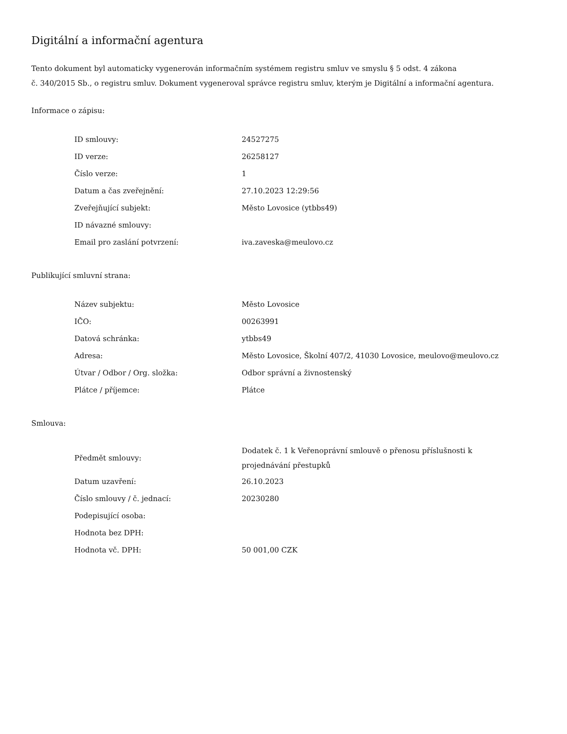Digitální a informační agentura
Tento dokument byl automaticky vygenerován informačním systémem registru smluv ve smyslu § 5 odst. 4 zákona
č. 340/2015 Sb., o registru smluv. Dokument vygeneroval správce registru smluv, kterým je Digitální a informační agentura.
Informace o zápisu:
| ID smlouvy: | 24527275 |
| ID verze: | 26258127 |
| Číslo verze: | 1 |
| Datum a čas zveřejnění: | 27.10.2023 12:29:56 |
| Zveřejňující subjekt: | Město Lovosice (ytbbs49) |
| ID návazné smlouvy: | |
| Email pro zaslání potvrzení: | iva.zaveska@meulovo.cz |
Publikující smluvní strana:
| Název subjektu: | Město Lovosice |
| IČO: | 00263991 |
| Datová schránka: | ytbbs49 |
| Adresa: | Město Lovosice, Školní 407/2, 41030 Lovosice, meulovo@meulovo.cz |
| Útvar / Odbor / Org. složka: | Odbor správní a živnostenský |
| Plátce / příjemce: | Plátce |
Smlouva:
| Předmět smlouvy: | Dodatek č. 1 k Veřenoprávní smlouvě o přenosu příslušnosti k projednávání přestupků |
| Datum uzavření: | 26.10.2023 |
| Číslo smlouvy / č. jednací: | 20230280 |
| Podepisující osoba: | |
| Hodnota bez DPH: | |
| Hodnota vč. DPH: | 50 001,00 CZK |